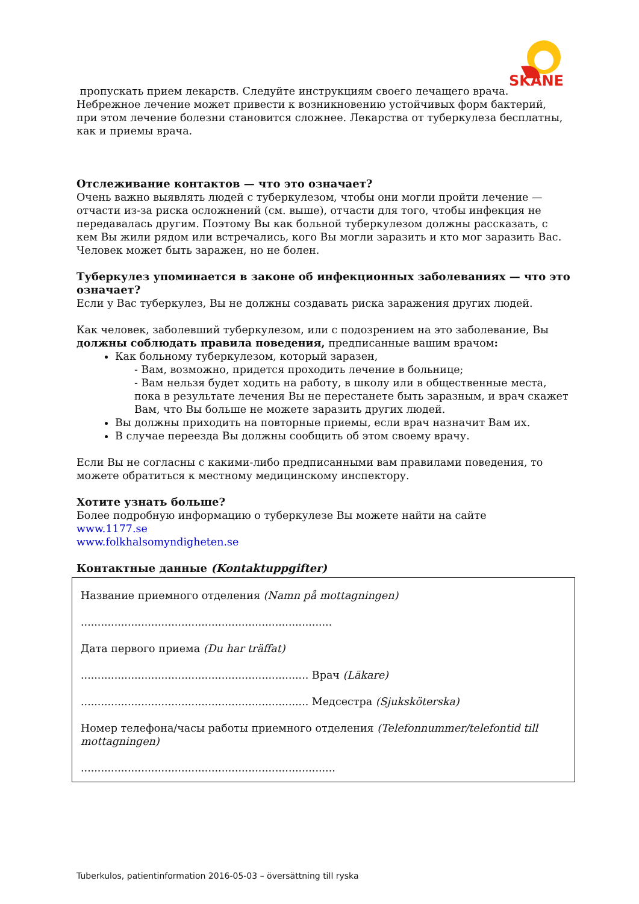SKÅNE
пропускать прием лекарств. Следуйте инструкциям своего лечащего врача. Небрежное лечение может привести к возникновению устойчивых форм бактерий, при этом лечение болезни становится сложнее. Лекарства от туберкулеза бесплатны, как и приемы врача.
Отслеживание контактов — что это означает?
Очень важно выявлять людей с туберкулезом, чтобы они могли пройти лечение — отчасти из-за риска осложнений (см. выше), отчасти для того, чтобы инфекция не передавалась другим. Поэтому Вы как больной туберкулезом должны рассказать, с кем Вы жили рядом или встречались, кого Вы могли заразить и кто мог заразить Вас. Человек может быть заражен, но не болен.
Туберкулез упоминается в законе об инфекционных заболеваниях — что это означает?
Если у Вас туберкулез, Вы не должны создавать риска заражения других людей.
Как человек, заболевший туберкулезом, или с подозрением на это заболевание, Вы должны соблюдать правила поведения, предписанные вашим врачом:
Как больному туберкулезом, который заразен,
- Вам, возможно, придется проходить лечение в больнице;
- Вам нельзя будет ходить на работу, в школу или в общественные места, пока в результате лечения Вы не перестанете быть заразным, и врач скажет Вам, что Вы больше не можете заразить других людей.
Вы должны приходить на повторные приемы, если врач назначит Вам их.
В случае переезда Вы должны сообщить об этом своему врачу.
Если Вы не согласны с какими-либо предписанными вам правилами поведения, то можете обратиться к местному медицинскому инспектору.
Хотите узнать больше?
Более подробную информацию о туберкулезе Вы можете найти на сайте
www.1177.se
www.folkhalsomyndigheten.se
Контактные данные (Kontaktuppgifter)
Название приемного отделения (Namn på mottagningen)
...........................................................................
Дата первого приема (Du har träffat)
.................................................................... Врач (Läkare)
.................................................................... Медсестра (Sjuksköterska)
Номер телефона/часы работы приемного отделения (Telefonnummer/telefontid till mottagningen)
............................................................................
Tuberkulos, patientinformation 2016-05-03 – översättning till ryska